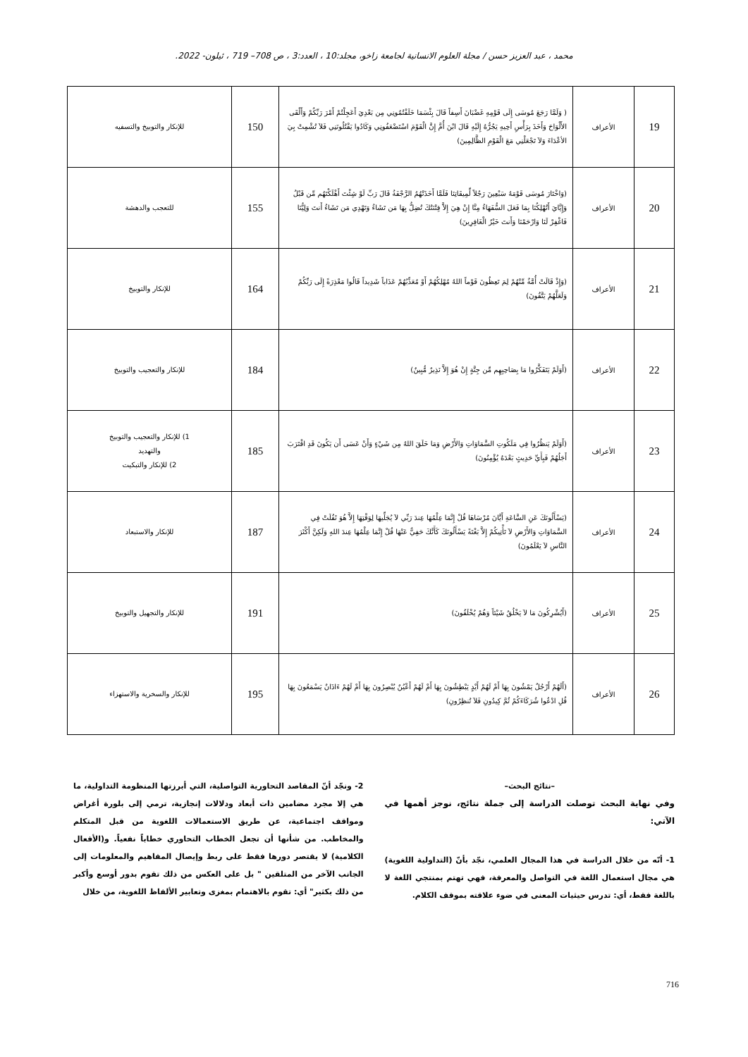محمد ، عبد العزيز حسن / مجلة العلوم الانسانية لجامعة زاخو، مجلد:10 ، العدد:3 ، ص 708– 719 ، ئيلون- 2022.
| 19 | الأعراف | ( وَلَمَّا رَجَعَ مُوسَى إِلَى قَوْمِهِ غَضْبَانَ أَسِفاً قَالَ بِئْسَمَا خَلَفْتُمُونِي مِن بَعْدِيَ أَعَجِلْتُمْ أَمْرَ رَبِّكُمْ وَأَلْقَى الأَلْوَاحَ وَأَخَذَ بِرَأْسِ أَخِيهِ يَجُرُّهُ إِلَيْهِ قَالَ ابْنَ أُمَّ إِنَّ الْقَوْمَ اسْتَضْعَفُونِي وَكَادُوا يَقْتُلُونَنِي فَلاَ تُشْمِتْ بِيَ الأعْدَاءَ وَلاَ تَجْعَلْنِي مَعَ الْقَوْمِ الظَّالِمِينَ) | 150 | للإنكار والتوبيخ والتسفيه |
| 20 | الأعراف | (وَاخْتَارَ مُوسَى قَوْمَهُ سَبْعِينَ رَجُلاً لِّمِيقَاتِنَا فَلَمَّا أَخَذَتْهُمُ الرَّجْفَةُ قَالَ رَبِّ لَوْ شِئْتَ أَهْلَكْتَهُم مِّن قَبْلُ وَإِيَّايَ أَتُهْلِكُنَا بِمَا فَعَلَ السُّفَهَاءُ مِنَّا إِنْ هِيَ إِلاَّ فِتْنَتُكَ تُضِلُّ بِهَا مَن تَشَاءُ وَتَهْدِي مَن تَشَاءُ أَنتَ وَلِيُّنَا فَاغْفِرْ لَنَا وَارْحَمْنَا وَأَنتَ خَيْرُ الْغَافِرِينَ) | 155 | للتعجب والدهشة |
| 21 | الأعراف | (وَإِذْ قَالَتْ أُمَّةٌ مِّنْهُمْ لِمَ تَعِظُونَ قَوْماً اللهُ مُهْلِكُهُمْ أَوْ مُعَذِّبُهُمْ عَذَاباً شَدِيداً قَالُوا مَعْذِرَةً إِلَى رَبِّكُمْ وَلَعَلَّهُمْ يَتَّقُونَ) | 164 | للإنكار والتوبيخ |
| 22 | الأعراف | (أَوَلَمْ يَتَفَكَّرُوا مَا بِصَاحِبِهِم مِّن جِنَّةٍ إِنْ هُوَ إِلاَّ نَذِيرٌ مُّبِينٌ) | 184 | للإنكار والتعجيب والتوبيخ |
| 23 | الأعراف | (أَوَلَمْ يَنظُرُوا فِي مَلَكُوتِ السَّمَاوَاتِ وَالأَرْضِ وَمَا خَلَقَ اللهُ مِن شَيْءٍ وَأَنْ عَسَى أَن يَكُونَ قَدِ اقْتَرَبَ أَجَلُهُمْ فَبِأَيِّ حَدِيثٍ بَعْدَهُ يُؤْمِنُونَ) | 185 | 1) للإنكار والتعجيب والتوبيخ والتهديد 2) للإنكار والتبكيت |
| 24 | الأعراف | (يَسْأَلُونَكَ عَنِ السَّاعَةِ أَيَّانَ مُرْسَاهَا قُلْ إِنَّمَا عِلْمُهَا عِندَ رَبِّي لاَ يُجَلِّيهَا لِوَقْتِهَا إِلاَّ هُوَ ثَقُلَتْ فِي السَّمَاوَاتِ وَالأَرْضِ لاَ تَأْتِيكُمْ إِلاَّ بَغْتَةً يَسْأَلُونَكَ كَأَنَّكَ حَفِيٌّ عَنْهَا قُلْ إِنَّمَا عِلْمُهَا عِندَ اللهِ وَلَكِنَّ أَكْثَرَ النَّاسِ لاَ يَعْلَمُونَ) | 187 | للإنكار والاستبعاد |
| 25 | الأعراف | (أَيُشْرِكُونَ مَا لاَ يَخْلُقُ شَيْئاً وَهُمْ يُخْلَقُونَ) | 191 | للإنكار والتجهيل والتوبيخ |
| 26 | الأعراف | (أَلَهُمْ أَرْجُلٌ يَمْشُونَ بِهَا أَمْ لَهُمْ أَيْدٍ يَبْطِشُونَ بِهَا أَمْ لَهُمْ أَعْيُنٌ يُبْصِرُونَ بِهَا أَمْ لَهُمْ ءَاذَانٌ يَسْمَعُونَ بِهَا قُلِ ادْعُوا شُرَكَاءَكُمْ ثُمَّ كِيدُونِ فَلاَ تُنظِرُونِ) | 195 | للإنكار والسخرية والاستهزاء |
–نتائج البحث–
وفي نهاية البحث توصلت الدراسة إلى جملة نتائج، نوجز أهمها في الآتي:
1- أنّه من خلال الدراسة في هذا المجال العلمي، نجّد بأنّ (التداولية اللغوية) هي مجال استعمال اللغة في التواصل والمعرفة، فهي تهتم بمنتجي اللغة لا باللغة فقط، أي: تدرس حيثيات المعنى في ضوء علاقته بموقف الكلام.
2- ونجّد أنّ المقاصد التحاورية التواصلية، التي أبرزتها المنظومة التداولية، ما هي إلا مجرد مضامين ذات أبعاد ودلالات إنجازية، ترمي إلى بلورة أغراض ومواقف اجتماعية، عن طريق الاستعمالات اللغوية من قبل المتكلم والمخاطب. من شأنها أن تجعل الخطاب التحاوري خطاباً نفعياً. و(الأفعال الكلامية) لا يقتصر دورها فقط على ربط وإيصال المفاهيم والمعلومات إلى الجانب الآخر من المتلقين " بل على العكس من ذلك تقوم بدور أوسع وأكبر من ذلك بكثير" أي: تقوم بالاهتمام بمغزى وتعابير الألفاظ اللغوية، من خلال
716